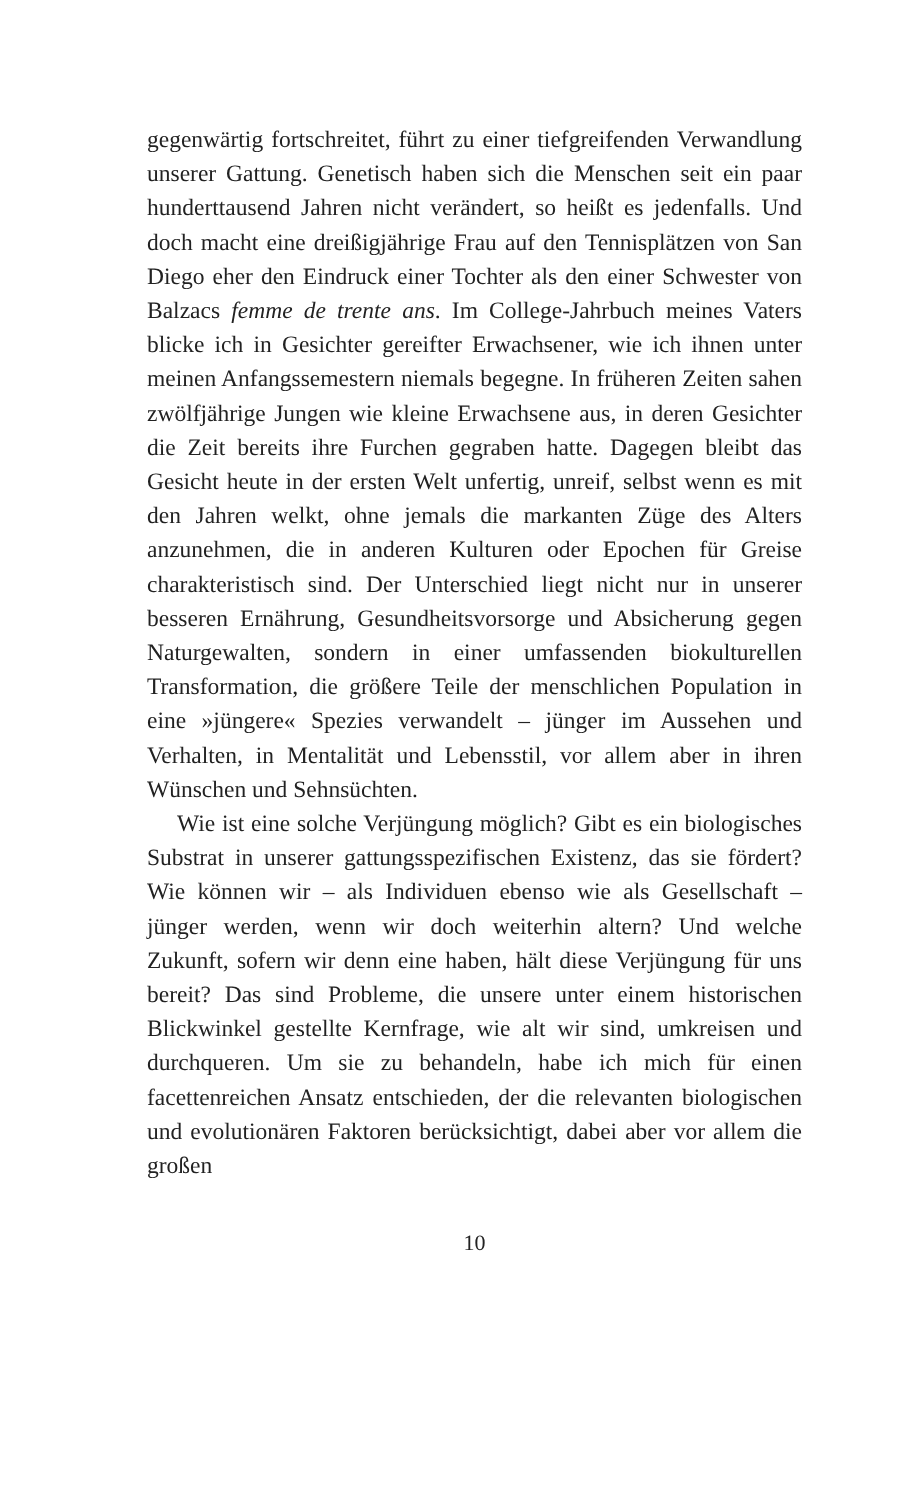gegenwärtig fortschreitet, führt zu einer tiefgreifenden Verwandlung unserer Gattung. Genetisch haben sich die Menschen seit ein paar hunderttausend Jahren nicht verändert, so heißt es jedenfalls. Und doch macht eine dreißigjährige Frau auf den Tennisplätzen von San Diego eher den Eindruck einer Tochter als den einer Schwester von Balzacs femme de trente ans. Im College-Jahrbuch meines Vaters blicke ich in Gesichter gereifter Erwachsener, wie ich ihnen unter meinen Anfangssemestern niemals begegne. In früheren Zeiten sahen zwölfjährige Jungen wie kleine Erwachsene aus, in deren Gesichter die Zeit bereits ihre Furchen gegraben hatte. Dagegen bleibt das Gesicht heute in der ersten Welt unfertig, unreif, selbst wenn es mit den Jahren welkt, ohne jemals die markanten Züge des Alters anzunehmen, die in anderen Kulturen oder Epochen für Greise charakteristisch sind. Der Unterschied liegt nicht nur in unserer besseren Ernährung, Gesundheitsvorsorge und Absicherung gegen Naturgewalten, sondern in einer umfassenden biokulturellen Transformation, die größere Teile der menschlichen Population in eine »jüngere« Spezies verwandelt – jünger im Aussehen und Verhalten, in Mentalität und Lebensstil, vor allem aber in ihren Wünschen und Sehnsüchten.
Wie ist eine solche Verjüngung möglich? Gibt es ein biologisches Substrat in unserer gattungsspezifischen Existenz, das sie fördert? Wie können wir – als Individuen ebenso wie als Gesellschaft – jünger werden, wenn wir doch weiterhin altern? Und welche Zukunft, sofern wir denn eine haben, hält diese Verjüngung für uns bereit? Das sind Probleme, die unsere unter einem historischen Blickwinkel gestellte Kernfrage, wie alt wir sind, umkreisen und durchqueren. Um sie zu behandeln, habe ich mich für einen facettenreichen Ansatz entschieden, der die relevanten biologischen und evolutionären Faktoren berücksichtigt, dabei aber vor allem die großen
10